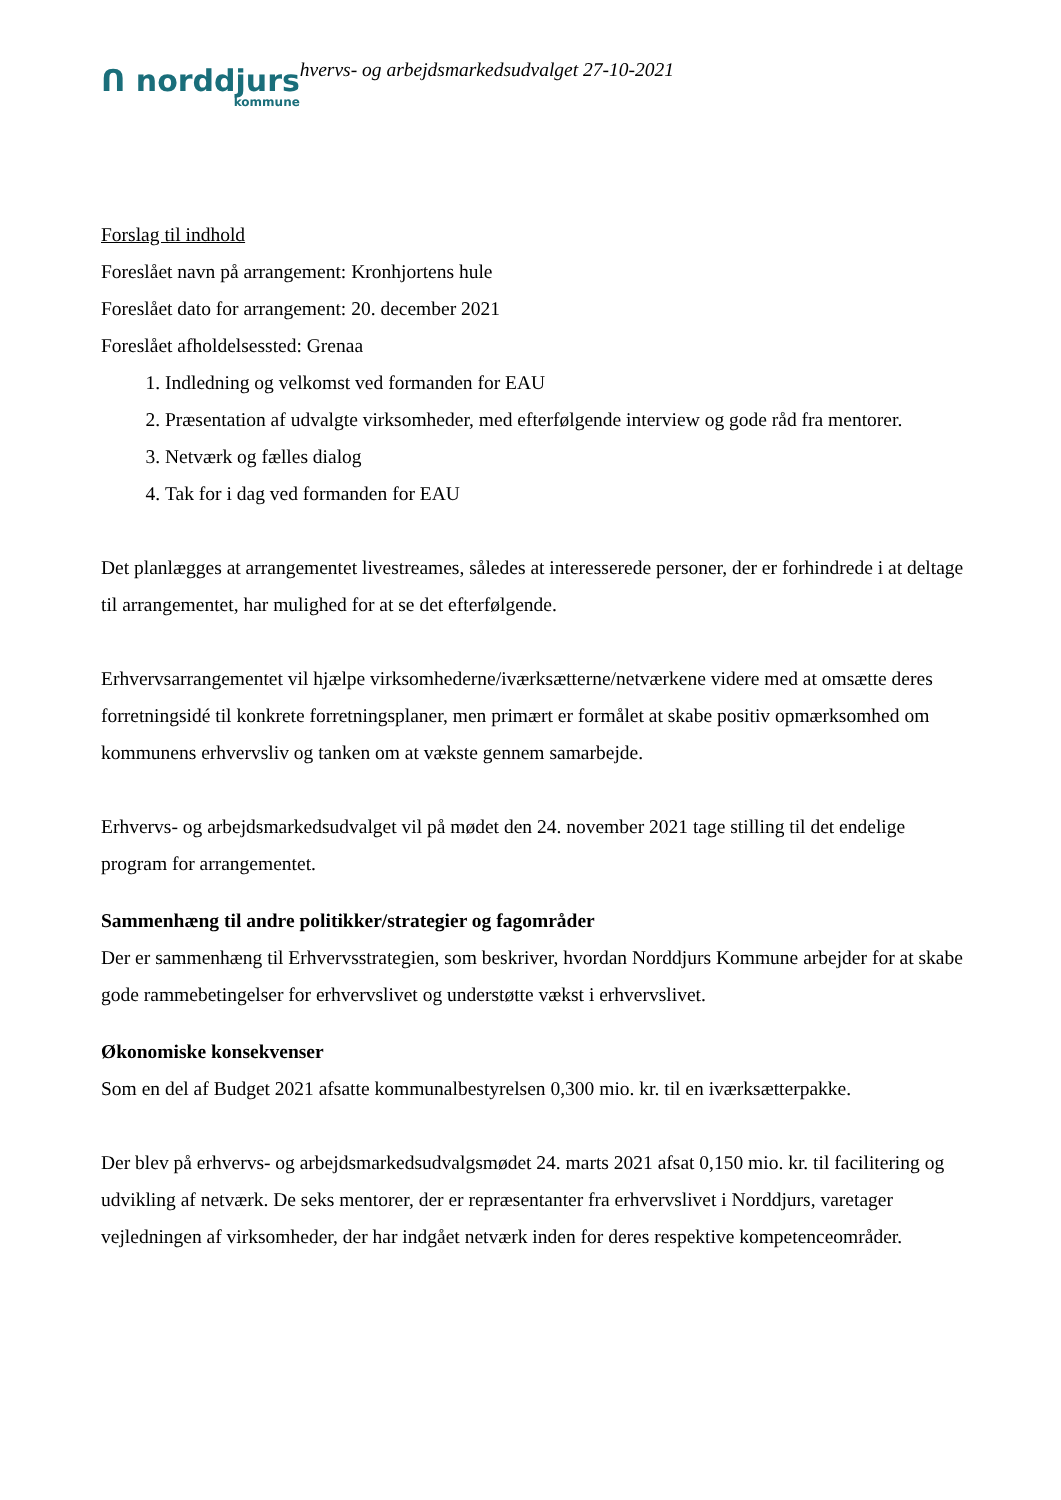ᑎ norddjurs
kommune
hvervs- og arbejdsmarkedsudvalget 27-10-2021
Forslag til indhold
Foreslået navn på arrangement: Kronhjortens hule
Foreslået dato for arrangement: 20. december 2021
Foreslået afholdelsessted: Grenaa
1. Indledning og velkomst ved formanden for EAU
2. Præsentation af udvalgte virksomheder, med efterfølgende interview og gode råd fra mentorer.
3. Netværk og fælles dialog
4. Tak for i dag ved formanden for EAU
Det planlægges at arrangementet livestreames, således at interesserede personer, der er forhindrede i at deltage til arrangementet, har mulighed for at se det efterfølgende.
Erhvervsarrangementet vil hjælpe virksomhederne/iværksætterne/netværkene videre med at omsætte deres forretningsidé til konkrete forretningsplaner, men primært er formålet at skabe positiv opmærksomhed om kommunens erhvervsliv og tanken om at vækste gennem samarbejde.
Erhvervs- og arbejdsmarkedsudvalget vil på mødet den 24. november 2021 tage stilling til det endelige program for arrangementet.
Sammenhæng til andre politikker/strategier og fagområder
Der er sammenhæng til Erhvervsstrategien, som beskriver, hvordan Norddjurs Kommune arbejder for at skabe gode rammebetingelser for erhvervslivet og understøtte vækst i erhvervslivet.
Økonomiske konsekvenser
Som en del af Budget 2021 afsatte kommunalbestyrelsen 0,300 mio. kr. til en iværksætterpakke.
Der blev på erhvervs- og arbejdsmarkedsudvalgsmødet 24. marts 2021 afsat 0,150 mio. kr. til facilitering og udvikling af netværk. De seks mentorer, der er repræsentanter fra erhvervslivet i Norddjurs, varetager vejledningen af virksomheder, der har indgået netværk inden for deres respektive kompetenceområder.